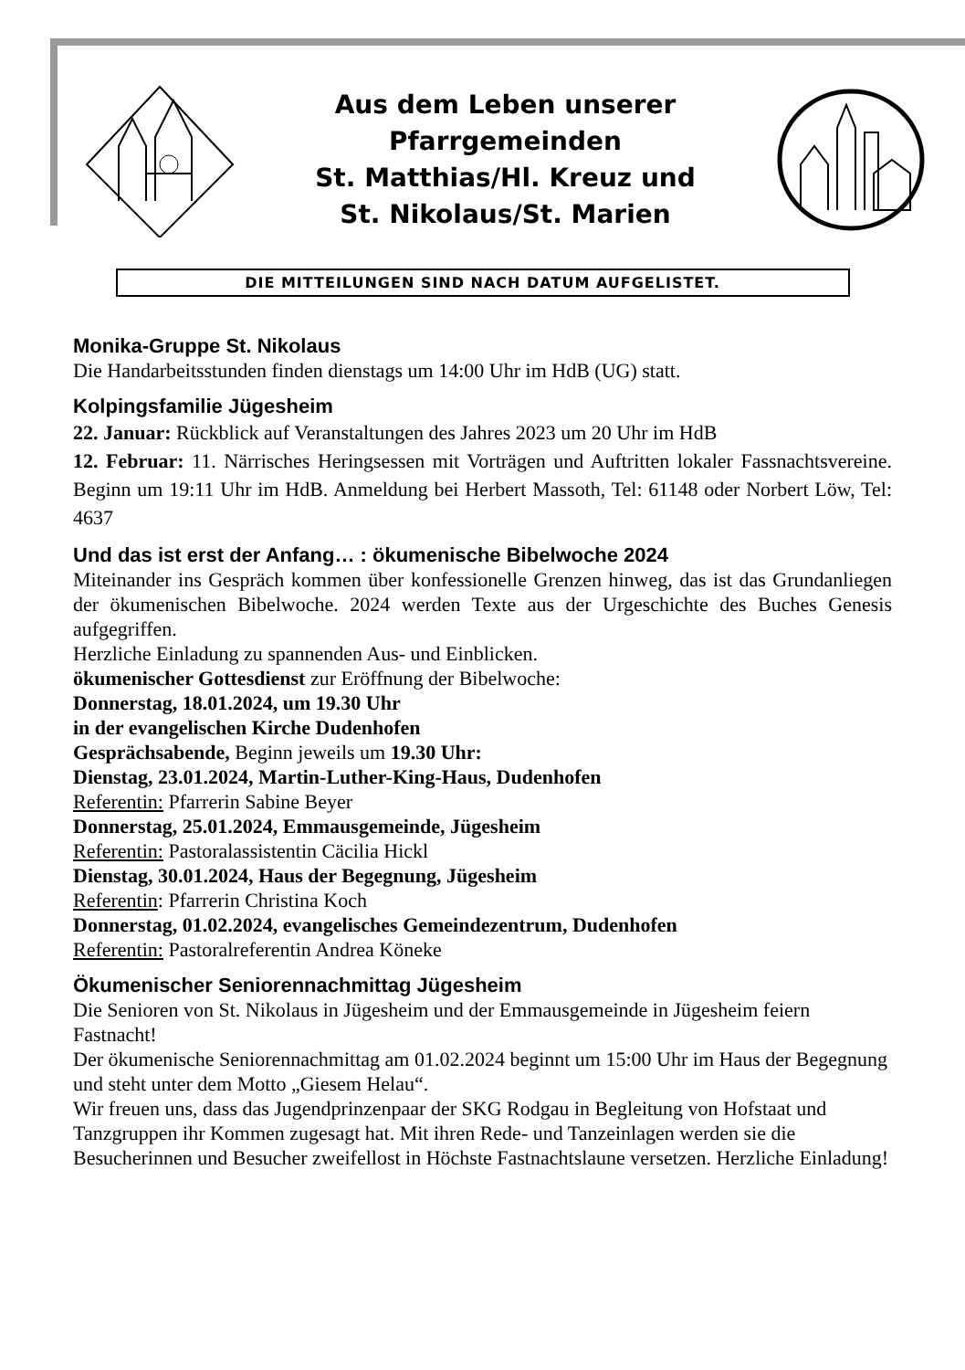Aus dem Leben unserer
Pfarrgemeinden
St. Matthias/Hl. Kreuz und
St. Nikolaus/St. Marien
DIE MITTEILUNGEN SIND NACH DATUM AUFGELISTET.
Monika-Gruppe St. Nikolaus
Die Handarbeitsstunden finden dienstags um 14:00 Uhr im HdB (UG) statt.
Kolpingsfamilie Jügesheim
22. Januar: Rückblick auf Veranstaltungen des Jahres 2023 um 20 Uhr im HdB
12. Februar: 11. Närrisches Heringsessen mit Vorträgen und Auftritten lokaler Fassnachtsvereine. Beginn um 19:11 Uhr im HdB. Anmeldung bei Herbert Massoth, Tel: 61148 oder Norbert Löw, Tel: 4637
Und das ist erst der Anfang… : ökumenische Bibelwoche 2024
Miteinander ins Gespräch kommen über konfessionelle Grenzen hinweg, das ist das Grundanliegen der ökumenischen Bibelwoche. 2024 werden Texte aus der Urgeschichte des Buches Genesis aufgegriffen.
Herzliche Einladung zu spannenden Aus- und Einblicken.
ökumenischer Gottesdienst zur Eröffnung der Bibelwoche:
Donnerstag, 18.01.2024, um 19.30 Uhr
in der evangelischen Kirche Dudenhofen
Gesprächsabende, Beginn jeweils um 19.30 Uhr:
Dienstag, 23.01.2024, Martin-Luther-King-Haus, Dudenhofen
Referentin: Pfarrerin Sabine Beyer
Donnerstag, 25.01.2024, Emmausgemeinde, Jügesheim
Referentin: Pastoralassistentin Cäcilia Hickl
Dienstag, 30.01.2024, Haus der Begegnung, Jügesheim
Referentin: Pfarrerin Christina Koch
Donnerstag, 01.02.2024, evangelisches Gemeindezentrum, Dudenhofen
Referentin: Pastoralreferentin Andrea Köneke
Ökumenischer Seniorennachmittag Jügesheim
Die Senioren von St. Nikolaus in Jügesheim und der Emmausgemeinde in Jügesheim feiern Fastnacht!
Der ökumenische Seniorennachmittag am 01.02.2024 beginnt um 15:00 Uhr im Haus der Begegnung und steht unter dem Motto „Giesem Helau“.
Wir freuen uns, dass das Jugendprinzenpaar der SKG Rodgau in Begleitung von Hofstaat und Tanzgruppen ihr Kommen zugesagt hat. Mit ihren Rede- und Tanzeinlagen werden sie die Besucherinnen und Besucher zweifellost in Höchste Fastnachtslaune versetzen. Herzliche Einladung!